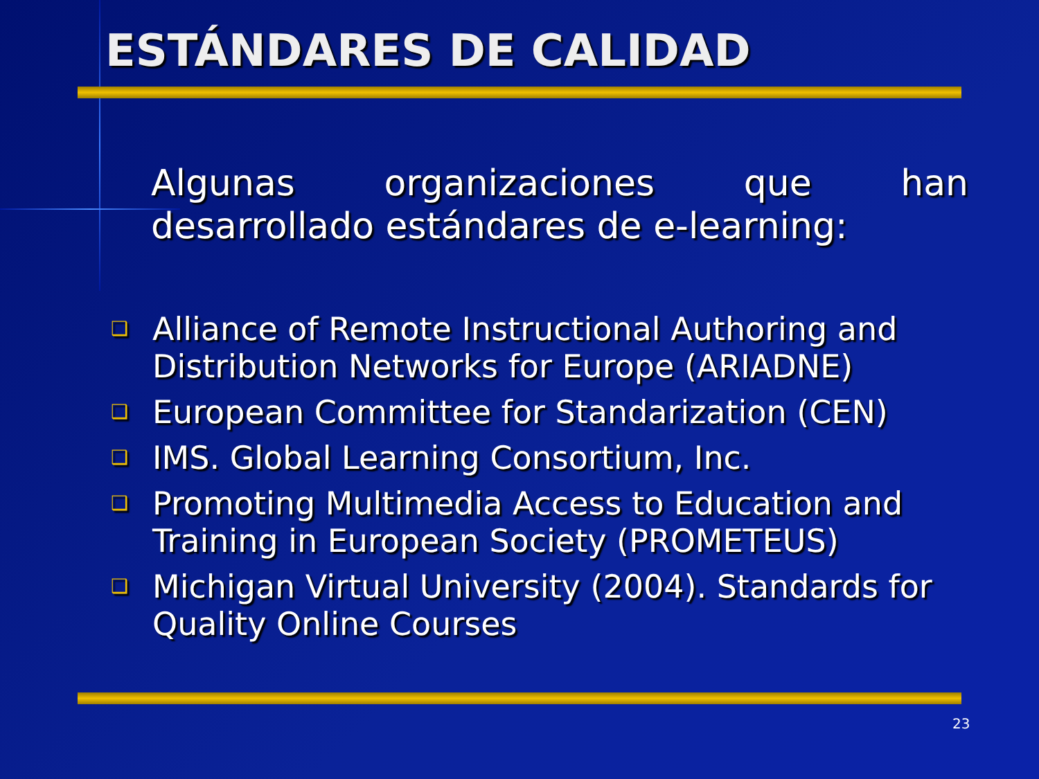ESTÁNDARES DE CALIDAD
Algunas organizaciones que han desarrollado estándares de e-learning:
❑ Alliance of Remote Instructional Authoring and Distribution Networks for Europe (ARIADNE)
❑ European Committee for Standarization (CEN)
❑ IMS. Global Learning Consortium, Inc.
❑ Promoting Multimedia Access to Education and Training in European Society (PROMETEUS)
❑ Michigan Virtual University (2004). Standards for Quality Online Courses
23